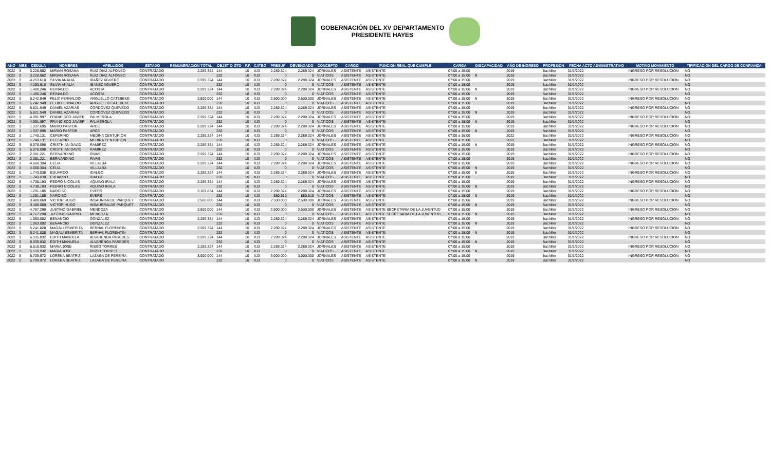GOBERNACIÓN DEL XV DEPARTAMENTO
PRESIDENTE HAYES
| AÑO | MES | CEDULA | NOMBRES | APELLIDOS | ESTADO | REMUNERACION TOTAL | OBJET O GTO | F.F. | CATEG | PRESUP | DEVENGADO | CONCEPTO | CARGO | FUNCION REAL QUE CUMPLE | CARGA | DISCAPACIDAD | AÑO DE INGRESO | PROFESION | FECHA ACTO ADMINISTRATIVO | MOTIVO MOVIMIENTO | TIPIFICACION DEL CARGO DE CONFIANZA |
| --- | --- | --- | --- | --- | --- | --- | --- | --- | --- | --- | --- | --- | --- | --- | --- | --- | --- | --- | --- | --- | --- |
| 2022 | 3 | 3.228.962 | MIRIAN ROSANA | RUIZ DIAZ ALFONSO | CONTRATADO | 2.289.324 | 144 | 10 | XJ3 | 2.289.324 | 2.289.324 | JORNALES | ASISTENTE | ASISTENTE | 07:00 a 15:00 | | 2019 | Bachiller | 31/1/2022 | INGRESO POR RESOLUCION | NO |
| 2022 | 3 | 3.228.962 | MIRIAN ROSANA | RUIZ DIAZ ALFONSO | CONTRATADO | | 232 | 10 | XJ3 | 0 | 0 | VIATICOS | ASISTENTE | ASISTENTE | 07:00 a 15:00 | N | 2019 | Bachiller | 31/1/2022 | | NO |
| 2022 | 3 | 4.253.610 | SILVIA ANALIA | IBAÑEZ AGUERO | CONTRATADO | 2.289.324 | 144 | 10 | XJ3 | 2.289.324 | 2.289.324 | JORNALES | ASISTENTE | ASISTENTE | 07:00 a 15:00 | | 2019 | Bachiller | 31/1/2022 | INGRESO POR RESOLUCION | NO |
| 2022 | 3 | 4.253.610 | SILVIA ANALIA | IBAÑEZ AGUERO | CONTRATADO | | 232 | 10 | XJ3 | 0 | 0 | VIATICOS | ASISTENTE | ASISTENTE | 07:00 a 15:00 | | 2019 | Bachiller | 31/1/2022 | | NO |
| 2022 | 3 | 1.480.246 | REINALDO | ACOSTA | CONTRATADO | 2.289.324 | 144 | 10 | XJ3 | 2.289.324 | 2.289.324 | JORNALES | ASISTENTE | ASISTENTE | 07:00 a 15:00 | N | 2019 | Bachiller | 31/1/2022 | INGRESO POR RESOLUCION | NO |
| 2022 | 3 | 1.480.246 | REINALDO | ACOSTA | CONTRATADO | | 232 | 10 | XJ3 | 0 | 0 | VIATICOS | ASISTENTE | ASISTENTE | 07:00 a 15:00 | | 2019 | Bachiller | 31/1/2022 | | NO |
| 2022 | 3 | 5.242.949 | FELIX FERNALDO | ARGUELLO CATEBEKE | CONTRATADO | 2.500.000 | 144 | 10 | XJ3 | 2.500.000 | 2.500.000 | JORNALES | ASISTENTE | ASISTENTE | 07:00 a 15:00 | N | 2019 | Bachiller | 31/1/2022 | INGRESO POR RESOLUCION | NO |
| 2022 | 3 | 5.242.949 | FELIX FERNALDO | ARGUELLO CATEBEKE | CONTRATADO | | 232 | 10 | XJ3 | 0 | 0 | VIATICOS | ASISTENTE | ASISTENTE | 07:00 a 15:00 | | 2019 | Bachiller | 31/1/2022 | | NO |
| 2022 | 3 | 5.821.549 | DANIEL AZARIAS | CORDOVEZ QUEVEDO | CONTRATADO | 2.289.324 | 144 | 10 | XJ3 | 2.289.324 | 2.289.324 | JORNALES | ASISTENTE | ASISTENTE | 07:00 a 15:00 | | 2019 | Bachiller | 31/1/2022 | INGRESO POR RESOLUCION | NO |
| 2022 | 3 | 5.821.549 | DANIEL AZARIAS | CORDOVEZ QUEVEDO | CONTRATADO | | 232 | 10 | XJ3 | 0 | 0 | VIATICOS | ASISTENTE | ASISTENTE | 07:00 a 15:00 | N | 2019 | Bachiller | 31/1/2022 | | NO |
| 2022 | 3 | 4.091.997 | FRANCISCO JAVIER | PALMEROLA | CONTRATADO | 2.289.324 | 144 | 10 | XJ3 | 2.289.324 | 2.289.324 | JORNALES | ASISTENTE | ASISTENTE | 07:00 a 15:00 | | 2019 | Bachiller | 31/1/2022 | INGRESO POR RESOLUCION | NO |
| 2022 | 3 | 4.091.997 | FRANCISCO JAVIER | PALMEROLA | CONTRATADO | | 232 | 10 | XJ3 | 0 | 0 | VIATICOS | ASISTENTE | ASISTENTE | 07:00 a 15:00 | N | 2019 | Bachiller | 31/1/2022 | | NO |
| 2022 | 3 | 1.337.695 | MARIO PASTOR | ARCE | CONTRATADO | 2.289.324 | 144 | 10 | XJ3 | 2.289.324 | 2.289.324 | JORNALES | ASISTENTE | ASISTENTE | 07:00 a 15:00 | | 2019 | Bachiller | 31/1/2022 | INGRESO POR RESOLUCION | NO |
| 2022 | 3 | 1.337.695 | MARIO PASTOR | ARCE | CONTRATADO | | 232 | 10 | XJ3 | 0 | 0 | VIATICOS | ASISTENTE | ASISTENTE | 07:00 a 15:00 | N | 2019 | Bachiller | 31/1/2022 | | NO |
| 2022 | 3 | 1.740.131 | CEFERINO | MEDINA CENTURION | CONTRATADO | 2.289.324 | 144 | 10 | XJ3 | 2.289.324 | 2.289.324 | JORNALES | ASISTENTE | ASISTENTE | 07:00 a 15:00 | | 2022 | Bachiller | 31/1/2022 | INGRESO POR RESOLUCION | NO |
| 2022 | 3 | 1.740.131 | CEFERINO | MEDINA CENTURION | CONTRATADO | | 232 | 10 | XJ3 | 0 | 0 | VIATICOS | ASISTENTE | ASISTENTE | 07:00 a 15:00 | | 2022 | Bachiller | 31/1/2022 | | NO |
| 2022 | 3 | 5.076.098 | CRISTHIAN DAVID | RAMIREZ | CONTRATADO | 2.289.324 | 144 | 10 | XJ3 | 2.289.324 | 2.289.324 | JORNALES | ASISTENTE | ASISTENTE | 07:00 a 15:00 | N | 2019 | Bachiller | 31/1/2022 | INGRESO POR RESOLUCION | NO |
| 2022 | 3 | 5.076.098 | CRISTHIAN DAVID | RAMIREZ | CONTRATADO | | 232 | 10 | XJ3 | 0 | 0 | VIATICOS | ASISTENTE | ASISTENTE | 07:00 a 15:00 | | 2019 | Bachiller | 31/1/2022 | | NO |
| 2022 | 3 | 2.381.221 | BERNARDINO | RIVAS | CONTRATADO | 2.289.324 | 144 | 10 | XJ3 | 2.289.324 | 2.289.324 | JORNALES | ASISTENTE | ASISTENTE | 07:00 a 15:00 | | 2019 | Bachiller | 31/1/2022 | INGRESO POR RESOLUCION | NO |
| 2022 | 3 | 2.381.221 | BERNARDINO | RIVAS | CONTRATADO | | 232 | 10 | XJ3 | 0 | 0 | VIATICOS | ASISTENTE | ASISTENTE | 07:00 a 15:00 | | 2019 | Bachiller | 31/1/2022 | | NO |
| 2022 | 3 | 4.660.304 | CELIA | VILLALBA | CONTRATADO | 2.289.324 | 144 | 10 | XJ3 | 2.289.324 | 2.289.324 | JORNALES | ASISTENTE | ASISTENTE | 07:00 a 15:00 | | 2019 | Bachiller | 31/1/2022 | INGRESO POR RESOLUCION | NO |
| 2022 | 3 | 4.660.304 | CELIA | VILLALBA | CONTRATADO | | 232 | 10 | XJ3 | 0 | 0 | VIATICOS | ASISTENTE | ASISTENTE | 07:00 a 15:00 | N | 2019 | Bachiller | 31/1/2022 | | NO |
| 2022 | 3 | 1.743.038 | EDUARDO | IDALGO | CONTRATADO | 2.289.324 | 144 | 10 | XJ3 | 2.289.324 | 2.289.324 | JORNALES | ASISTENTE | ASISTENTE | 07:00 a 15:00 | S | 2019 | Bachiller | 31/1/2022 | INGRESO POR RESOLUCION | NO |
| 2022 | 3 | 1.743.038 | EDUARDO | IDALGO | CONTRATADO | | 232 | 10 | XJ3 | 0 | 0 | VIATICOS | ASISTENTE | ASISTENTE | 07:00 a 15:00 | | 2019 | Bachiller | 31/1/2022 | | NO |
| 2022 | 3 | 4.738.193 | PEDRO NICOLAS | AQUINO IRALA | CONTRATADO | 2.289.324 | 144 | 10 | XJ3 | 2.289.324 | 2.289.324 | JORNALES | ASISTENTE | ASISTENTE | 07:00 a 15:00 | | 2019 | Bachiller | 31/1/2022 | INGRESO POR RESOLUCION | NO |
| 2022 | 3 | 4.738.193 | PEDRO NICOLAS | AQUINO IRALA | CONTRATADO | | 232 | 10 | XJ3 | 0 | 0 | VIATICOS | ASISTENTE | ASISTENTE | 07:00 a 15:00 | N | 2019 | Bachiller | 31/1/2022 | | NO |
| 2022 | 3 | 1.291.185 | NARCISO | EVERS | CONTRATADO | 3.169.834 | 144 | 10 | XJ3 | 2.289.324 | 2.289.324 | JORNALES | ASISTENTE | ASISTENTE | 07:00 a 15:00 | | 2019 | Bachiller | 31/1/2022 | INGRESO POR RESOLUCION | NO |
| 2022 | 3 | 1.291.185 | NARCISO | EVERS | CONTRATADO | | 232 | 10 | XJ3 | 880.510 | 880.510 | VIATICOS | ASISTENTE | ASISTENTE | 07:00 a 15:00 | N | 2019 | Bachiller | 31/1/2022 | | NO |
| 2022 | 3 | 3.480.069 | VICTOR HUGO | INSAURRALDE PARQUET | CONTRATADO | 2.500.000 | 144 | 10 | XJ3 | 2.500.000 | 2.500.000 | JORNALES | ASISTENTE | ASISTENTE | 07:00 a 15:00 | | 2019 | Bachiller | 31/1/2022 | INGRESO POR RESOLUCION | NO |
| 2022 | 3 | 3.480.069 | VICTOR HUGO | INSAURRALDE PARQUET | CONTRATADO | | 232 | 10 | XJ3 | 0 | 0 | VIATICOS | ASISTENTE | ASISTENTE | 07:00 a 15:00 | N | 2019 | Bachiller | 31/1/2022 | | NO |
| 2022 | 3 | 4.767.298 | JUSTINO GABRIEL | MENDOZA | CONTRATADO | 2.500.000 | 144 | 10 | XJ3 | 2.500.000 | 2.500.000 | JORNALES | ASISTENTE | ASISTENTE SECRETARIA DE LA JUVENTUD | 07:00 a 15:00 | | 2019 | Bachiller | 31/1/2022 | INGRESO POR RESOLUCION | NO |
| 2022 | 3 | 4.767.298 | JUSTINO GABRIEL | MENDOZA | CONTRATADO | | 232 | 10 | XJ3 | 0 | 0 | VIATICOS | ASISTENTE | ASISTENTE SECRETARIA DE LA JUVENTUD | 07:00 a 15:00 | N | 2019 | Bachiller | 31/1/2022 | | NO |
| 2022 | 3 | 1.063.002 | BENANCIO | GONZALEZ | CONTRATADO | 2.289.324 | 144 | 10 | XJ3 | 2.289.324 | 2.289.324 | JORNALES | ASISTENTE | ASISTENTE | 07:00 a 15:00 | | 2019 | Bachiller | 31/1/2022 | INGRESO POR RESOLUCION | NO |
| 2022 | 3 | 1.063.002 | BENANCIO | GONZALEZ | CONTRATADO | | 232 | 10 | XJ3 | 0 | 0 | VIATICOS | ASISTENTE | ASISTENTE | 07:00 a 15:00 | N | 2019 | Bachiller | 31/1/2022 | | NO |
| 2022 | 3 | 5.241.828 | MAGALI ESMERITA | BERNAL FLORENTIN | CONTRATADO | 2.289.324 | 144 | 10 | XJ3 | 2.289.324 | 2.289.324 | JORNALES | ASISTENTE | ASISTENTE | 07:00 a 15:00 | | 2019 | Bachiller | 31/1/2022 | INGRESO POR RESOLUCION | NO |
| 2022 | 3 | 5.241.828 | MAGALI ESMERITA | BERNAL FLORENTIN | CONTRATADO | | 232 | 10 | XJ3 | 0 | 0 | VIATICOS | ASISTENTE | ASISTENTE | 07:00 a 15:00 | N | 2019 | Bachiller | 31/1/2022 | | NO |
| 2022 | 3 | 6.335.832 | EDITH MANUELA | ALVARENGA PAREDES | CONTRATADO | 2.289.324 | 144 | 10 | XJ3 | 2.289.324 | 2.289.324 | JORNALES | ASISTENTE | ASISTENTE | 07:00 a 15:00 | | 2019 | Bachiller | 31/1/2022 | INGRESO POR RESOLUCION | NO |
| 2022 | 3 | 6.335.832 | EDITH MANUELA | ALVARENGA PAREDES | CONTRATADO | | 232 | 10 | XJ3 | 0 | 0 | VIATICOS | ASISTENTE | ASISTENTE | 07:00 a 15:00 | N | 2019 | Bachiller | 31/1/2022 | | NO |
| 2022 | 3 | 5.510.932 | MARIA JOSE | RISSO TORRES | CONTRATADO | 2.289.324 | 144 | 10 | XJ3 | 2.289.324 | 2.289.324 | JORNALES | ASISTENTE | ASISTENTE | 07:00 a 15:00 | | 2019 | Bachiller | 31/1/2022 | INGRESO POR RESOLUCION | NO |
| 2022 | 3 | 5.510.932 | MARIA JOSE | RISSO TORRES | CONTRATADO | | 232 | 10 | XJ3 | 0 | 0 | VIATICOS | ASISTENTE | ASISTENTE | 07:00 a 15:00 | N | 2019 | Bachiller | 31/1/2022 | | NO |
| 2022 | 3 | 5.709.972 | LORENA BEATRIZ | LAZAGA DE PEREIRA | CONTRATADO | 3.000.000 | 144 | 10 | XJ3 | 3.000.000 | 3.000.000 | JORNALES | ASISTENTE | ASISTENTE | 07:00 a 15:00 | | 2019 | Bachiller | 31/1/2022 | INGRESO POR RESOLUCION | NO |
| 2022 | 3 | 5.709.972 | LORENA BEATRIZ | LAZAGA DE PEREIRA | CONTRATADO | | 232 | 10 | XJ3 | 0 | 0 | VIATICOS | ASISTENTE | ASISTENTE | 07:00 a 15:00 | N | 2019 | Bachiller | 31/1/2022 | | NO |